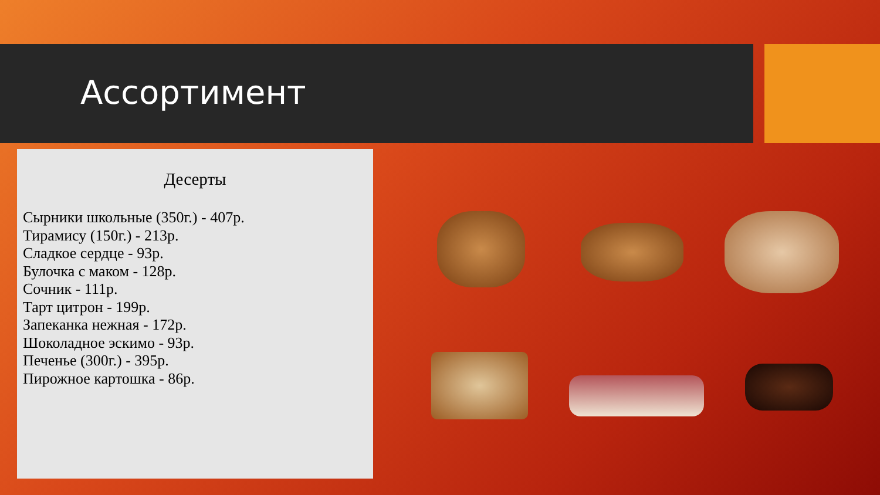Ассортимент
Десерты
Сырники школьные (350г.) - 407р.
Тирамису (150г.) - 213р.
Сладкое сердце - 93р.
Булочка с маком - 128р.
Сочник - 111р.
Тарт цитрон - 199р.
Запеканка нежная - 172р.
Шоколадное эскимо - 93р.
Печенье (300г.) - 395р.
Пирожное картошка - 86р.